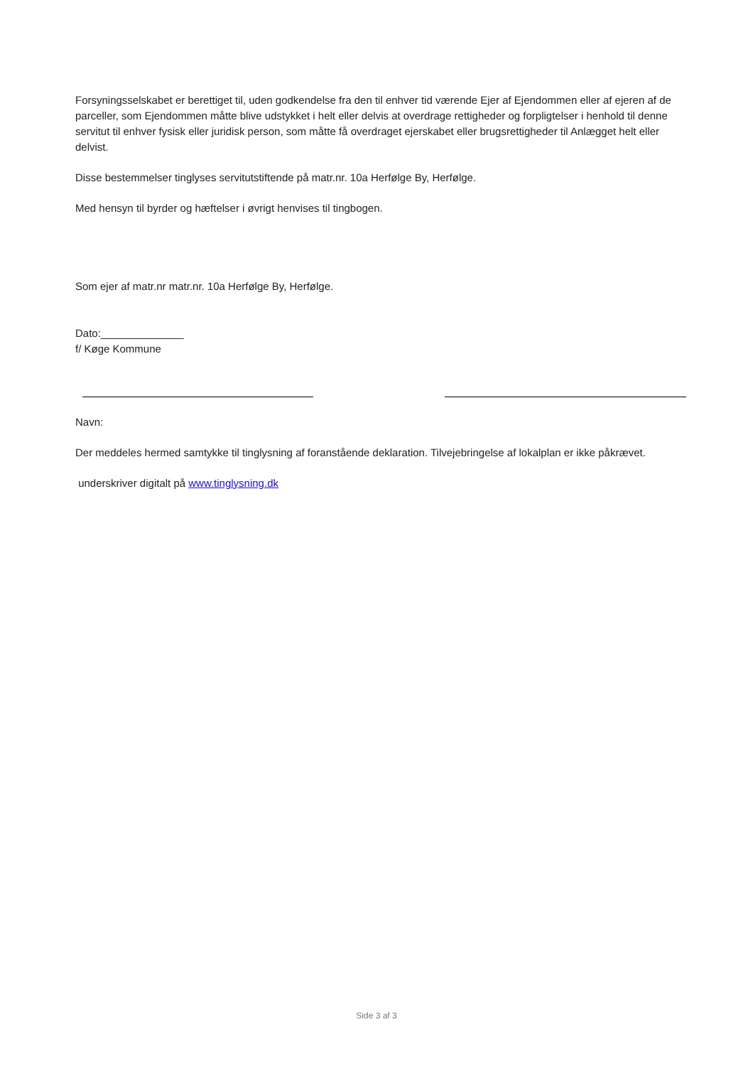Forsyningsselskabet er berettiget til, uden godkendelse fra den til enhver tid værende Ejer af Ejendommen eller af ejeren af de parceller, som Ejendommen måtte blive udstykket i helt eller delvis at overdrage rettigheder og forpligtelser i henhold til denne servitut til enhver fysisk eller juridisk person, som måtte få overdraget ejerskabet eller brugsrettigheder til Anlægget helt eller delvist.
Disse bestemmelser tinglyses servitutstiftende på matr.nr. 10a Herfølge By, Herfølge.
Med hensyn til byrder og hæftelser i øvrigt henvises til tingbogen.
Som ejer af matr.nr matr.nr. 10a Herfølge By, Herfølge.
Dato:______________
f/ Køge Kommune
Navn:
Der meddeles hermed samtykke til tinglysning af foranstående deklaration. Tilvejebringelse af lokalplan er ikke påkrævet.
underskriver digitalt på www.tinglysning.dk
Side 3 af 3